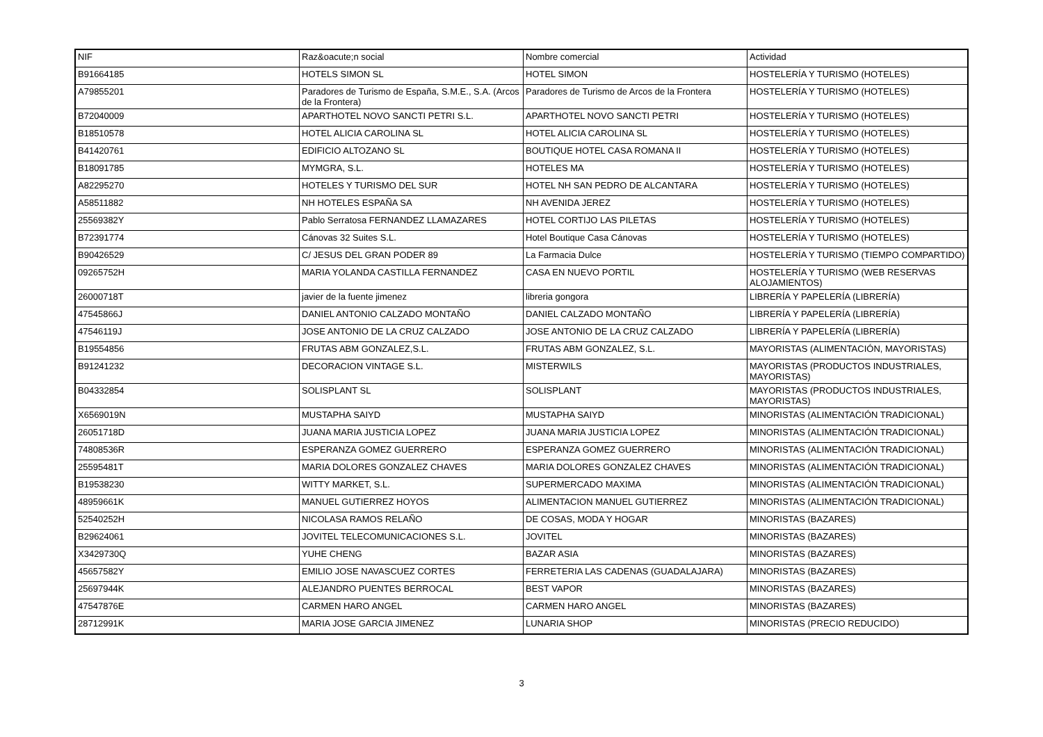| NIF | Raz&oacute;n social | Nombre comercial | Actividad |
| --- | --- | --- | --- |
| B91664185 | HOTELS SIMON SL | HOTEL SIMON | HOSTELERÍA Y TURISMO (HOTELES) |
| A79855201 | Paradores de Turismo de España, S.M.E., S.A. (Arcos de la Frontera) | Paradores de Turismo de Arcos de la Frontera | HOSTELERÍA Y TURISMO (HOTELES) |
| B72040009 | APARTHOTEL NOVO SANCTI PETRI S.L. | APARTHOTEL NOVO SANCTI PETRI | HOSTELERÍA Y TURISMO (HOTELES) |
| B18510578 | HOTEL ALICIA CAROLINA SL | HOTEL ALICIA CAROLINA SL | HOSTELERÍA Y TURISMO (HOTELES) |
| B41420761 | EDIFICIO ALTOZANO SL | BOUTIQUE HOTEL CASA ROMANA II | HOSTELERÍA Y TURISMO (HOTELES) |
| B18091785 | MYMGRA, S.L. | HOTELES MA | HOSTELERÍA Y TURISMO (HOTELES) |
| A82295270 | HOTELES Y TURISMO DEL SUR | HOTEL NH SAN PEDRO DE ALCANTARA | HOSTELERÍA Y TURISMO (HOTELES) |
| A58511882 | NH HOTELES ESPAÑA SA | NH AVENIDA JEREZ | HOSTELERÍA Y TURISMO (HOTELES) |
| 25569382Y | Pablo Serratosa FERNANDEZ LLAMAZARES | HOTEL CORTIJO LAS PILETAS | HOSTELERÍA Y TURISMO (HOTELES) |
| B72391774 | Cánovas 32 Suites S.L. | Hotel Boutique Casa Cánovas | HOSTELERÍA Y TURISMO (HOTELES) |
| B90426529 | C/ JESUS DEL GRAN PODER 89 | La Farmacia Dulce | HOSTELERÍA Y TURISMO (TIEMPO COMPARTIDO) |
| 09265752H | MARIA YOLANDA CASTILLA FERNANDEZ | CASA EN NUEVO PORTIL | HOSTELERÍA Y TURISMO (WEB RESERVAS ALOJAMIENTOS) |
| 26000718T | javier de la fuente jimenez | libreria gongora | LIBRERÍA Y PAPELERÍA (LIBRERÍA) |
| 47545866J | DANIEL ANTONIO CALZADO MONTAÑO | DANIEL CALZADO MONTAÑO | LIBRERÍA Y PAPELERÍA (LIBRERÍA) |
| 47546119J | JOSE ANTONIO DE LA CRUZ CALZADO | JOSE ANTONIO DE LA CRUZ CALZADO | LIBRERÍA Y PAPELERÍA (LIBRERÍA) |
| B19554856 | FRUTAS ABM GONZALEZ,S.L. | FRUTAS ABM GONZALEZ, S.L. | MAYORISTAS (ALIMENTACIÓN, MAYORISTAS) |
| B91241232 | DECORACION VINTAGE S.L. | MISTERWILS | MAYORISTAS (PRODUCTOS INDUSTRIALES, MAYORISTAS) |
| B04332854 | SOLISPLANT SL | SOLISPLANT | MAYORISTAS (PRODUCTOS INDUSTRIALES, MAYORISTAS) |
| X6569019N | MUSTAPHA SAIYD | MUSTAPHA SAIYD | MINORISTAS (ALIMENTACIÓN TRADICIONAL) |
| 26051718D | JUANA MARIA JUSTICIA LOPEZ | JUANA MARIA JUSTICIA LOPEZ | MINORISTAS (ALIMENTACIÓN TRADICIONAL) |
| 74808536R | ESPERANZA GOMEZ GUERRERO | ESPERANZA GOMEZ GUERRERO | MINORISTAS (ALIMENTACIÓN TRADICIONAL) |
| 25595481T | MARIA DOLORES GONZALEZ CHAVES | MARIA DOLORES GONZALEZ CHAVES | MINORISTAS (ALIMENTACIÓN TRADICIONAL) |
| B19538230 | WITTY MARKET, S.L. | SUPERMERCADO MAXIMA | MINORISTAS (ALIMENTACIÓN TRADICIONAL) |
| 48959661K | MANUEL GUTIERREZ HOYOS | ALIMENTACION MANUEL GUTIERREZ | MINORISTAS (ALIMENTACIÓN TRADICIONAL) |
| 52540252H | NICOLASA RAMOS RELAÑO | DE COSAS, MODA Y HOGAR | MINORISTAS (BAZARES) |
| B29624061 | JOVITEL TELECOMUNICACIONES S.L. | JOVITEL | MINORISTAS (BAZARES) |
| X3429730Q | YUHE CHENG | BAZAR ASIA | MINORISTAS (BAZARES) |
| 45657582Y | EMILIO JOSE NAVASCUEZ CORTES | FERRETERIA LAS CADENAS (GUADALAJARA) | MINORISTAS (BAZARES) |
| 25697944K | ALEJANDRO PUENTES BERROCAL | BEST VAPOR | MINORISTAS (BAZARES) |
| 47547876E | CARMEN HARO ANGEL | CARMEN HARO ANGEL | MINORISTAS (BAZARES) |
| 28712991K | MARIA JOSE GARCIA JIMENEZ | LUNARIA SHOP | MINORISTAS (PRECIO REDUCIDO) |
3